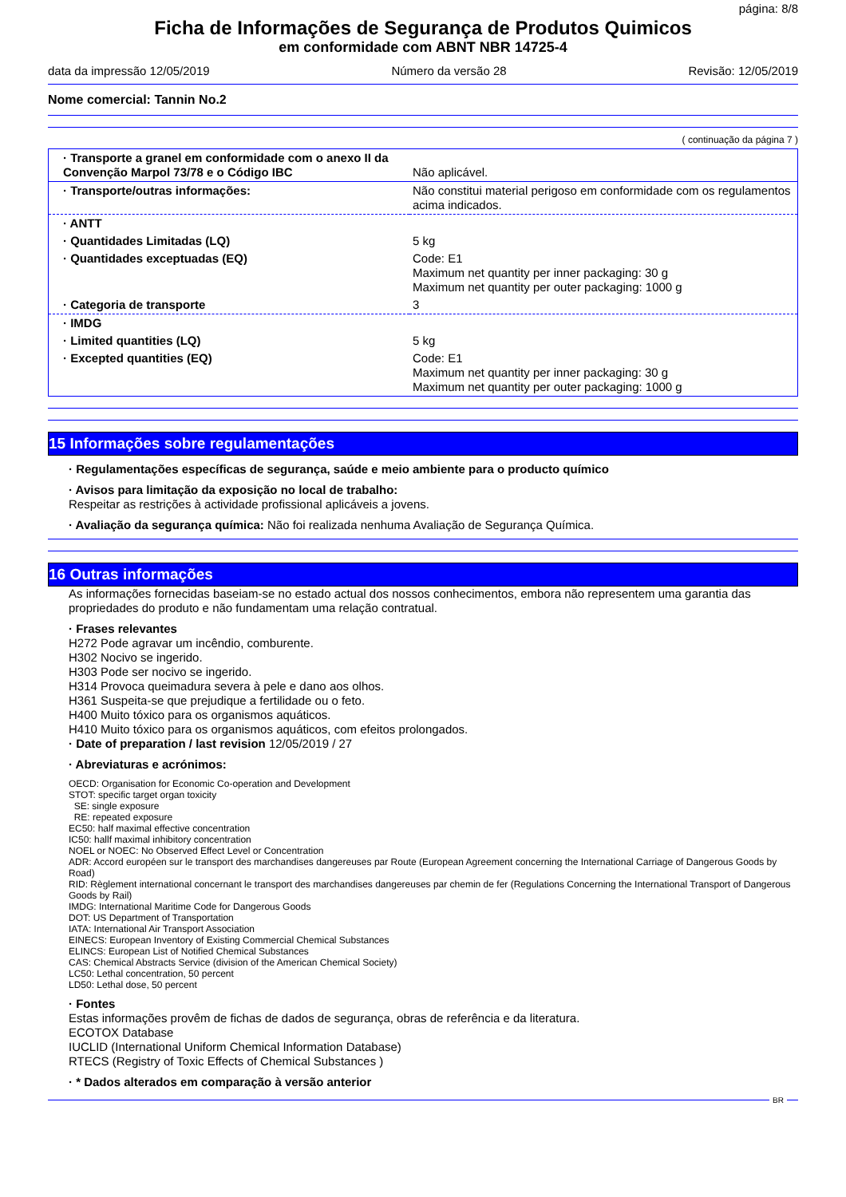página: 8/8
Ficha de Informações de Segurança de Produtos Quimicos
em conformidade com ABNT NBR 14725-4
data da impressão 12/05/2019 Número da versão 28 Revisão: 12/05/2019
Nome comercial: Tannin No.2
( continuação da página 7 )
| · Transporte a granel em conformidade com o anexo II da Convenção Marpol 73/78 e o Código IBC | Não aplicável. |
| · Transporte/outras informações: | Não constitui material perigoso em conformidade com os regulamentos acima indicados. |
| · ANTT | |
| · Quantidades Limitadas (LQ) | 5 kg |
| · Quantidades exceptuadas (EQ) | Code: E1 Maximum net quantity per inner packaging: 30 g Maximum net quantity per outer packaging: 1000 g |
| · Categoria de transporte | 3 |
| · IMDG | |
| · Limited quantities (LQ) | 5 kg |
| · Excepted quantities (EQ) | Code: E1 Maximum net quantity per inner packaging: 30 g Maximum net quantity per outer packaging: 1000 g |
15 Informações sobre regulamentações
· Regulamentações específicas de segurança, saúde e meio ambiente para o producto químico
· Avisos para limitação da exposição no local de trabalho:
Respeitar as restrições à actividade profissional aplicáveis a jovens.
· Avaliação da segurança química: Não foi realizada nenhuma Avaliação de Segurança Química.
16 Outras informações
As informações fornecidas baseiam-se no estado actual dos nossos conhecimentos, embora não representem uma garantia das propriedades do produto e não fundamentam uma relação contratual.
· Frases relevantes
H272 Pode agravar um incêndio, comburente.
H302 Nocivo se ingerido.
H303 Pode ser nocivo se ingerido.
H314 Provoca queimadura severa à pele e dano aos olhos.
H361 Suspeita-se que prejudique a fertilidade ou o feto.
H400 Muito tóxico para os organismos aquáticos.
H410 Muito tóxico para os organismos aquáticos, com efeitos prolongados.
· Date of preparation / last revision 12/05/2019 / 27
· Abreviaturas e acrónimos:
OECD: Organisation for Economic Co-operation and Development
STOT: specific target organ toxicity
SE: single exposure
RE: repeated exposure
EC50: half maximal effective concentration
IC50: hallf maximal inhibitory concentration
NOEL or NOEC: No Observed Effect Level or Concentration
ADR: Accord européen sur le transport des marchandises dangereuses par Route (European Agreement concerning the International Carriage of Dangerous Goods by Road)
RID: Règlement international concernant le transport des marchandises dangereuses par chemin de fer (Regulations Concerning the International Transport of Dangerous Goods by Rail)
IMDG: International Maritime Code for Dangerous Goods
DOT: US Department of Transportation
IATA: International Air Transport Association
EINECS: European Inventory of Existing Commercial Chemical Substances
ELINCS: European List of Notified Chemical Substances
CAS: Chemical Abstracts Service (division of the American Chemical Society)
LC50: Lethal concentration, 50 percent
LD50: Lethal dose, 50 percent
· Fontes
Estas informações provêm de fichas de dados de segurança, obras de referência e da literatura.
ECOTOX Database
IUCLID (International Uniform Chemical Information Database)
RTECS (Registry of Toxic Effects of Chemical Substances )
· * Dados alterados em comparação à versão anterior
BR